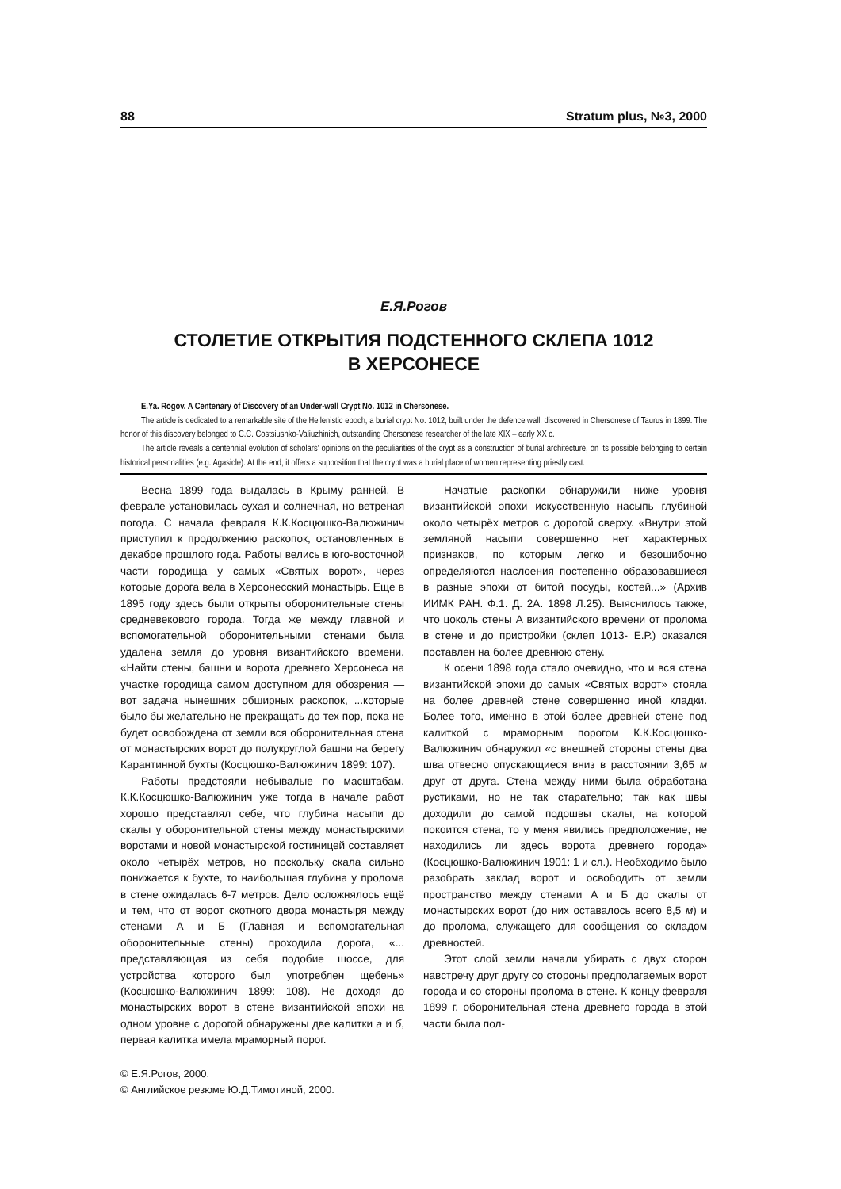88 Stratum plus, №3, 2000
Е.Я.Рогов
СТОЛЕТИЕ ОТКРЫТИЯ ПОДСТЕННОГО СКЛЕПА 1012
В ХЕРСОНЕСЕ
E.Ya. Rogov. A Centenary of Discovery of an Under-wall Crypt No. 1012 in Chersonese.
The article is dedicated to a remarkable site of the Hellenistic epoch, a burial crypt No. 1012, built under the defence wall, discovered in Chersonese of Taurus in 1899. The honor of this discovery belonged to C.C. Costsiushko-Valiuzhinich, outstanding Chersonese researcher of the late XIX – early XX c.
The article reveals a centennial evolution of scholars’ opinions on the peculiarities of the crypt as a construction of burial architecture, on its possible belonging to certain historical personalities (e.g. Agasicle). At the end, it offers a supposition that the crypt was a burial place of women representing priestly cast.
Весна 1899 года выдалась в Крыму ранней. В феврале установилась сухая и солнечная, но ветреная погода. С начала февраля К.К.Косцюшко-Валюжинич приступил к продолжению раскопок, остановленных в декабре прошлого года. Работы велись в юго-восточной части городища у самых «Святых ворот», через которые дорога вела в Херсонесский монастырь. Еще в 1895 году здесь были открыты оборонительные стены средневекового города. Тогда же между главной и вспомогательной оборонительными стенами была удалена земля до уровня византийского времени. «Найти стены, башни и ворота древнего Херсонеса на участке городища самом доступном для обозрения — вот задача нынешних обширных раскопок, ...которые было бы желательно не прекращать до тех пор, пока не будет освобождена от земли вся оборонительная стена от монастырских ворот до полукруглой башни на берегу Карантинной бухты (Косцюшко-Валюжинич 1899: 107).
Работы предстояли небывалые по масштабам. К.К.Косцюшко-Валюжинич уже тогда в начале работ хорошо представлял себе, что глубина насыпи до скалы у оборонительной стены между монастырскими воротами и новой монастырской гостиницей составляет около четырёх метров, но поскольку скала сильно понижается к бухте, то наибольшая глубина у пролома в стене ожидалась 6-7 метров. Дело осложнялось ещё и тем, что от ворот скотного двора монастыря между стенами А и Б (Главная и вспомогательная оборонительные стены) проходила дорога, «... представляющая из себя подобие шоссе, для устройства которого был употреблен щебень» (Косцюшко-Валюжинич 1899: 108). Не доходя до монастырских ворот в стене византийской эпохи на одном уровне с дорогой обнаружены две калитки а и б, первая калитка имела мраморный порог.
Начатые раскопки обнаружили ниже уровня византийской эпохи искусственную насыпь глубиной около четырёх метров с дорогой сверху. «Внутри этой земляной насыпи совершенно нет характерных признаков, по которым легко и безошибочно определяются наслоения постепенно образовавшиеся в разные эпохи от битой посуды, костей...» (Архив ИИМК РАН. Ф.1. Д. 2А. 1898 Л.25). Выяснилось также, что цоколь стены А византийского времени от пролома в стене и до пристройки (склеп 1013- Е.Р.) оказался поставлен на более древнюю стену.
К осени 1898 года стало очевидно, что и вся стена византийской эпохи до самых «Святых ворот» стояла на более древней стене совершенно иной кладки. Более того, именно в этой более древней стене под калиткой с мраморным порогом К.К.Косцюшко-Валюжинич обнаружил «с внешней стороны стены два шва отвесно опускающиеся вниз в расстоянии 3,65 м друг от друга. Стена между ними была обработана рустиками, но не так старательно; так как швы доходили до самой подошвы скалы, на которой покоится стена, то у меня явились предположение, не находились ли здесь ворота древнего города» (Косцюшко-Валюжинич 1901: 1 и сл.). Необходимо было разобрать заклад ворот и освободить от земли пространство между стенами А и Б до скалы от монастырских ворот (до них оставалось всего 8,5 м) и до пролома, служащего для сообщения со складом древностей.
Этот слой земли начали убирать с двух сторон навстречу друг другу со стороны предполагаемых ворот города и со стороны пролома в стене. К концу февраля 1899 г. оборонительная стена древнего города в этой части была пол-
© Е.Я.Рогов, 2000.
© Английское резюме Ю.Д.Тимотиной, 2000.